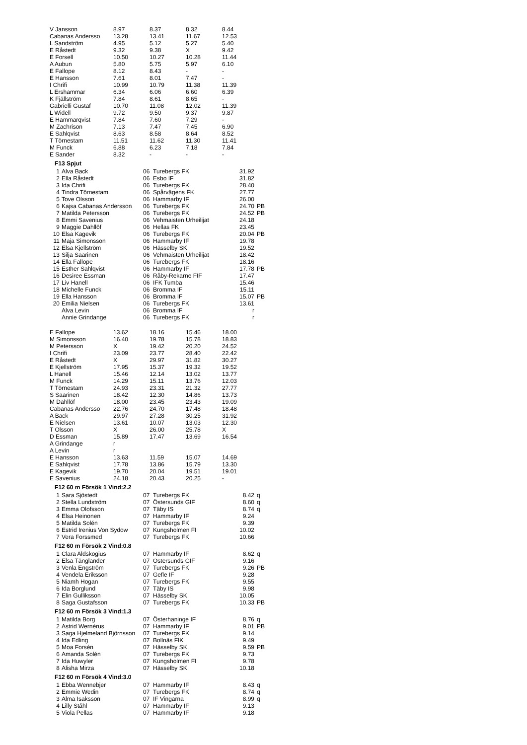| V Jansson | 8.97 | 8.37 | 8.32 | 8.44 |
| Cabanas Andersso | 13.28 | 13.41 | 11.67 | 12.53 |
| L Sandström | 4.95 | 5.12 | 5.27 | 5.40 |
| E Råstedt | 9.32 | 9.38 | X | 9.42 |
| E Forsell | 10.50 | 10.27 | 10.28 | 11.44 |
| A Aubun | 5.80 | 5.75 | 5.97 | 6.10 |
| E Fallope | 8.12 | 8.43 | - | - |
| E Hansson | 7.61 | 8.01 | 7.47 | - |
| I Chrifi | 10.99 | 10.79 | 11.38 | 11.39 |
| L Ershammar | 6.34 | 6.06 | 6.60 | 6.39 |
| K Fjällström | 7.84 | 8.61 | 8.65 | - |
| Gabrielli Gustaf | 10.70 | 11.08 | 12.02 | 11.39 |
| L Widell | 9.72 | 9.50 | 9.37 | 9.87 |
| E Hammarqvist | 7.84 | 7.60 | 7.29 | - |
| M Zachrison | 7.13 | 7.47 | 7.45 | 6.90 |
| E Sahlqvist | 8.63 | 8.58 | 8.64 | 8.52 |
| T Törnestam | 11.51 | 11.62 | 11.30 | 11.41 |
| M Funck | 6.88 | 6.23 | 7.18 | 7.84 |
| E Sander | 8.32 | - | - | - |
F13 Spjut
| 1 | Alva Back | 06 | Turebergs FK | 31.92 | |
| 2 | Ella Råstedt | 06 | Esbo IF | 31.82 | |
| 3 | Ida Chrifi | 06 | Turebergs FK | 28.40 | |
| 4 | Tindra Törnestam | 06 | Spårvägens FK | 27.77 | |
| 5 | Tove Olsson | 06 | Hammarby IF | 26.00 | |
| 6 | Kajsa Cabanas Andersson | 06 | Turebergs FK | 24.70 | PB |
| 7 | Matilda Petersson | 06 | Turebergs FK | 24.52 | PB |
| 8 | Emmi Savenius | 06 | Vehmaisten Urheilijat | 24.18 | |
| 9 | Maggie Dahllöf | 06 | Hellas FK | 23.45 | |
| 10 | Elsa Kagevik | 06 | Turebergs FK | 20.04 | PB |
| 11 | Maja Simonsson | 06 | Hammarby IF | 19.78 | |
| 12 | Elsa Kjellström | 06 | Hässelby SK | 19.52 | |
| 13 | Silja Saarinen | 06 | Vehmaisten Urheilijat | 18.42 | |
| 14 | Ella Fallope | 06 | Turebergs FK | 18.16 | |
| 15 | Esther Sahlqvist | 06 | Hammarby IF | 17.78 | PB |
| 16 | Desiree Essman | 06 | Råby-Rekarne FIF | 17.47 | |
| 17 | Liv Hanell | 06 | IFK Tumba | 15.46 | |
| 18 | Michelle Funck | 06 | Bromma IF | 15.11 | |
| 19 | Ella Hansson | 06 | Bromma IF | 15.07 | PB |
| 20 | Emilia Nielsen | 06 | Turebergs FK | 13.61 | |
| | Alva Levin | 06 | Bromma IF | r | |
| | Annie Grindange | 06 | Turebergs FK | r | |
| E Fallope | 13.62 | 18.16 | 15.46 | 18.00 |
| M Simonsson | 16.40 | 19.78 | 15.78 | 18.83 |
| M Petersson | X | 19.42 | 20.20 | 24.52 |
| I Chrifi | 23.09 | 23.77 | 28.40 | 22.42 |
| E Råstedt | X | 29.97 | 31.82 | 30.27 |
| E Kjellström | 17.95 | 15.37 | 19.32 | 19.52 |
| L Hanell | 15.46 | 12.14 | 13.02 | 13.77 |
| M Funck | 14.29 | 15.11 | 13.76 | 12.03 |
| T Törnestam | 24.93 | 23.31 | 21.32 | 27.77 |
| S Saarinen | 18.42 | 12.30 | 14.86 | 13.73 |
| M Dahllöf | 18.00 | 23.45 | 23.43 | 19.09 |
| Cabanas Andersso | 22.76 | 24.70 | 17.48 | 18.48 |
| A Back | 29.97 | 27.28 | 30.25 | 31.92 |
| E Nielsen | 13.61 | 10.07 | 13.03 | 12.30 |
| T Olsson | X | 26.00 | 25.78 | X |
| D Essman | 15.89 | 17.47 | 13.69 | 16.54 |
| A Grindange | r | | | |
| A Levin | r | | | |
| E Hansson | 13.63 | 11.59 | 15.07 | 14.69 |
| E Sahlqvist | 17.78 | 13.86 | 15.79 | 13.30 |
| E Kagevik | 19.70 | 20.04 | 19.51 | 19.01 |
| E Savenius | 24.18 | 20.43 | 20.25 | - |
F12 60 m Försök 1 Vind:2.2
| 1 | Sara Sjöstedt | 07 | Turebergs FK | 8.42 | q |
| 2 | Stella Lundström | 07 | Östersunds GIF | 8.60 | q |
| 3 | Emma Olofsson | 07 | Täby IS | 8.74 | q |
| 4 | Elsa Heinonen | 07 | Hammarby IF | 9.24 | |
| 5 | Matilda Solén | 07 | Turebergs FK | 9.39 | |
| 6 | Estrid Irenius Von Sydow | 07 | Kungsholmen FI | 10.02 | |
| 7 | Vera Forssmed | 07 | Turebergs FK | 10.66 | |
F12 60 m Försök 2 Vind:0.8
| 1 | Clara Aldskogius | 07 | Hammarby IF | 8.62 | q |
| 2 | Elsa Tänglander | 07 | Östersunds GIF | 9.16 | |
| 3 | Venla Engström | 07 | Turebergs FK | 9.26 | PB |
| 4 | Vendela Eriksson | 07 | Gefle IF | 9.28 | |
| 5 | Niamh Hogan | 07 | Turebergs FK | 9.55 | |
| 6 | Ida Borglund | 07 | Täby IS | 9.98 | |
| 7 | Elin Gulliksson | 07 | Hässelby SK | 10.05 | |
| 8 | Saga Gustafsson | 07 | Turebergs FK | 10.33 | PB |
F12 60 m Försök 3 Vind:1.3
| 1 | Matilda Borg | 07 | Österhaninge IF | 8.76 | q |
| 2 | Astrid Wernérus | 07 | Hammarby IF | 9.01 | PB |
| 3 | Saga Hjelmeland Björnsson | 07 | Turebergs FK | 9.14 | |
| 4 | Ida Edling | 07 | Bollnäs FIK | 9.49 | |
| 5 | Moa Forsén | 07 | Hässelby SK | 9.59 | PB |
| 6 | Amanda Solén | 07 | Turebergs FK | 9.73 | |
| 7 | Ida Huwyler | 07 | Kungsholmen FI | 9.78 | |
| 8 | Alisha Mirza | 07 | Hässelby SK | 10.18 | |
F12 60 m Försök 4 Vind:3.0
| 1 | Ebba Wennebjer | 07 | Hammarby IF | 8.43 | q |
| 2 | Emmie Wedin | 07 | Turebergs FK | 8.74 | q |
| 3 | Alma Isaksson | 07 | IF Vingarna | 8.99 | q |
| 4 | Lilly Ståhl | 07 | Hammarby IF | 9.13 | |
| 5 | Viola Pellas | 07 | Hammarby IF | 9.18 | |